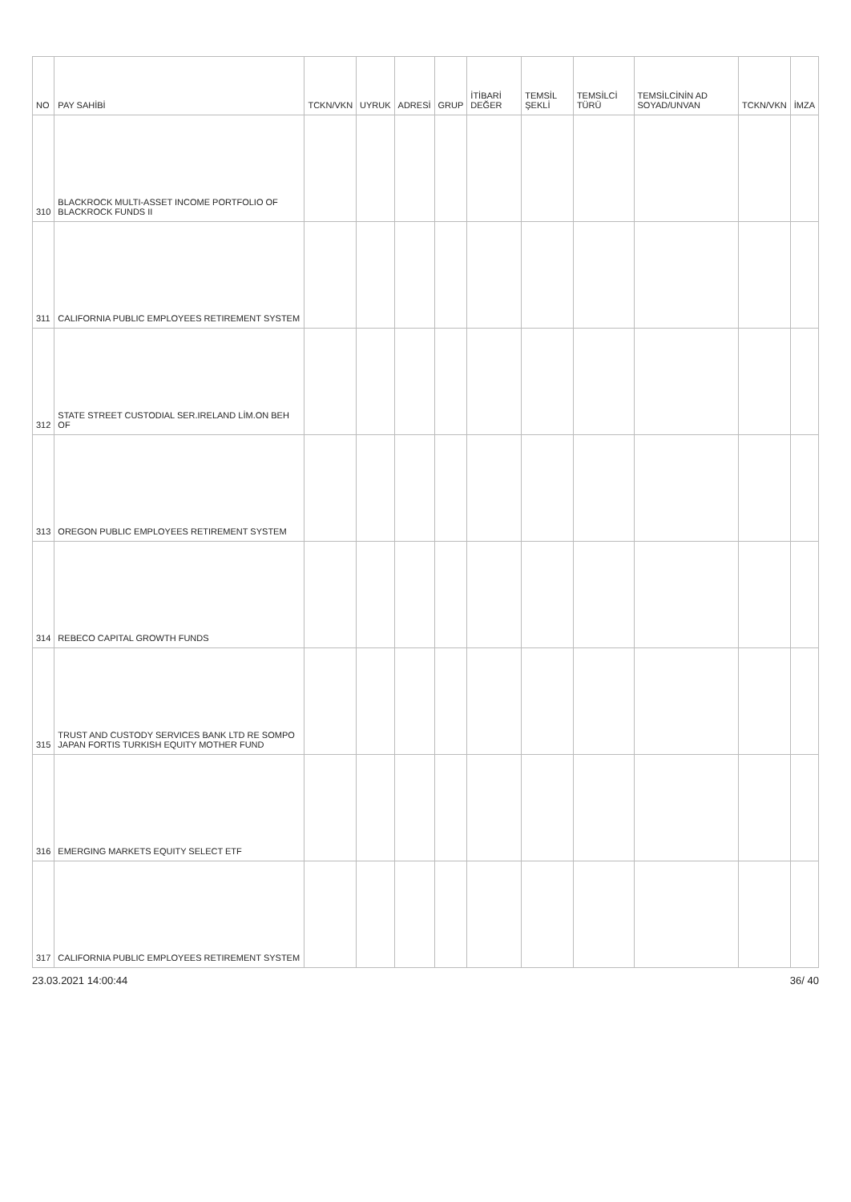| NO | PAY SAHİBİ | TCKN/VKN | UYRUK | ADRESİ | GRUP | İTİBARİ DEĞER | TEMSİL ŞEKLİ | TEMSİLCİ TÜRÜ | TEMSİLCİNİN AD SOYAD/UNVAN | TCKN/VKN | İMZA |
| --- | --- | --- | --- | --- | --- | --- | --- | --- | --- | --- | --- |
| 310 | BLACKROCK MULTI-ASSET INCOME PORTFOLIO OF BLACKROCK FUNDS II | | | | | | | | | | |
| 311 | CALIFORNIA PUBLIC EMPLOYEES RETIREMENT SYSTEM | | | | | | | | | | |
| 312 | STATE STREET CUSTODIAL SER.IRELAND LİM.ON BEH OF | | | | | | | | | | |
| 313 | OREGON PUBLIC EMPLOYEES RETIREMENT SYSTEM | | | | | | | | | | |
| 314 | REBECO CAPITAL GROWTH FUNDS | | | | | | | | | | |
| 315 | TRUST AND CUSTODY SERVICES BANK LTD RE SOMPO JAPAN FORTIS TURKISH EQUITY MOTHER FUND | | | | | | | | | | |
| 316 | EMERGING MARKETS EQUITY SELECT ETF | | | | | | | | | | |
| 317 | CALIFORNIA PUBLIC EMPLOYEES RETIREMENT SYSTEM | | | | | | | | | | |
23.03.2021 14:00:44 36/ 40